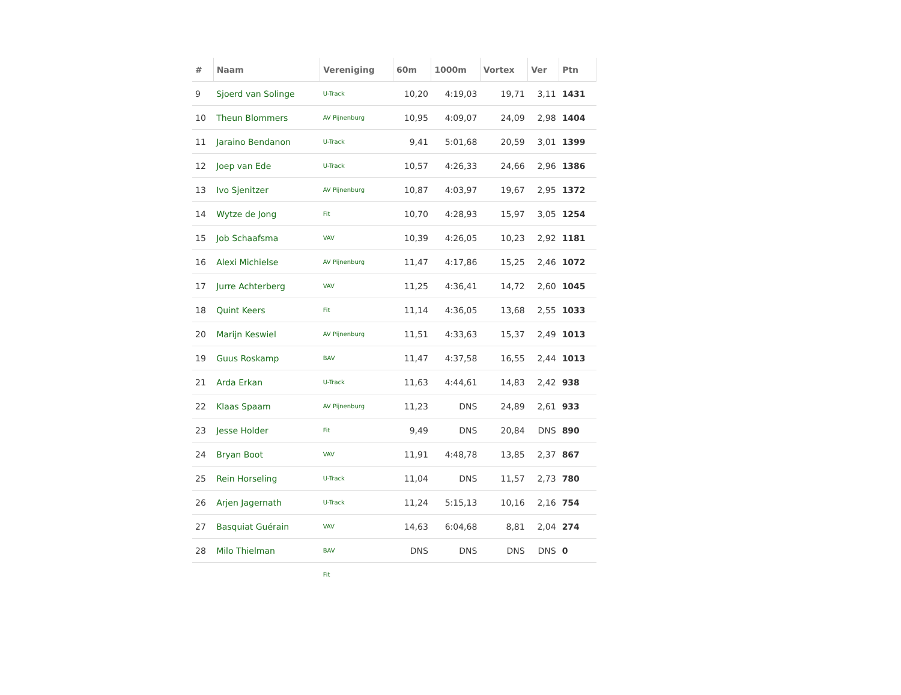| # | Naam | Vereniging | 60m | 1000m | Vortex | Ver | Ptn |
| --- | --- | --- | --- | --- | --- | --- | --- |
| 9 | Sjoerd van Solinge | U-Track | 10,20 | 4:19,03 | 19,71 | 3,11 | 1431 |
| 10 | Theun Blommers | AV Pijnenburg | 10,95 | 4:09,07 | 24,09 | 2,98 | 1404 |
| 11 | Jaraino Bendanon | U-Track | 9,41 | 5:01,68 | 20,59 | 3,01 | 1399 |
| 12 | Joep van Ede | U-Track | 10,57 | 4:26,33 | 24,66 | 2,96 | 1386 |
| 13 | Ivo Sjenitzer | AV Pijnenburg | 10,87 | 4:03,97 | 19,67 | 2,95 | 1372 |
| 14 | Wytze de Jong | Fit | 10,70 | 4:28,93 | 15,97 | 3,05 | 1254 |
| 15 | Job Schaafsma | VAV | 10,39 | 4:26,05 | 10,23 | 2,92 | 1181 |
| 16 | Alexi Michielse | AV Pijnenburg | 11,47 | 4:17,86 | 15,25 | 2,46 | 1072 |
| 17 | Jurre Achterberg | VAV | 11,25 | 4:36,41 | 14,72 | 2,60 | 1045 |
| 18 | Quint Keers | Fit | 11,14 | 4:36,05 | 13,68 | 2,55 | 1033 |
| 20 | Marijn Keswiel | AV Pijnenburg | 11,51 | 4:33,63 | 15,37 | 2,49 | 1013 |
| 19 | Guus Roskamp | BAV | 11,47 | 4:37,58 | 16,55 | 2,44 | 1013 |
| 21 | Arda Erkan | U-Track | 11,63 | 4:44,61 | 14,83 | 2,42 | 938 |
| 22 | Klaas Spaam | AV Pijnenburg | 11,23 | DNS | 24,89 | 2,61 | 933 |
| 23 | Jesse Holder | Fit | 9,49 | DNS | 20,84 | DNS | 890 |
| 24 | Bryan Boot | VAV | 11,91 | 4:48,78 | 13,85 | 2,37 | 867 |
| 25 | Rein Horseling | U-Track | 11,04 | DNS | 11,57 | 2,73 | 780 |
| 26 | Arjen Jagernath | U-Track | 11,24 | 5:15,13 | 10,16 | 2,16 | 754 |
| 27 | Basquiat Guérain | VAV | 14,63 | 6:04,68 | 8,81 | 2,04 | 274 |
| 28 | Milo Thielman | BAV | DNS | DNS | DNS | DNS | 0 |
| | | Fit | | | | | |